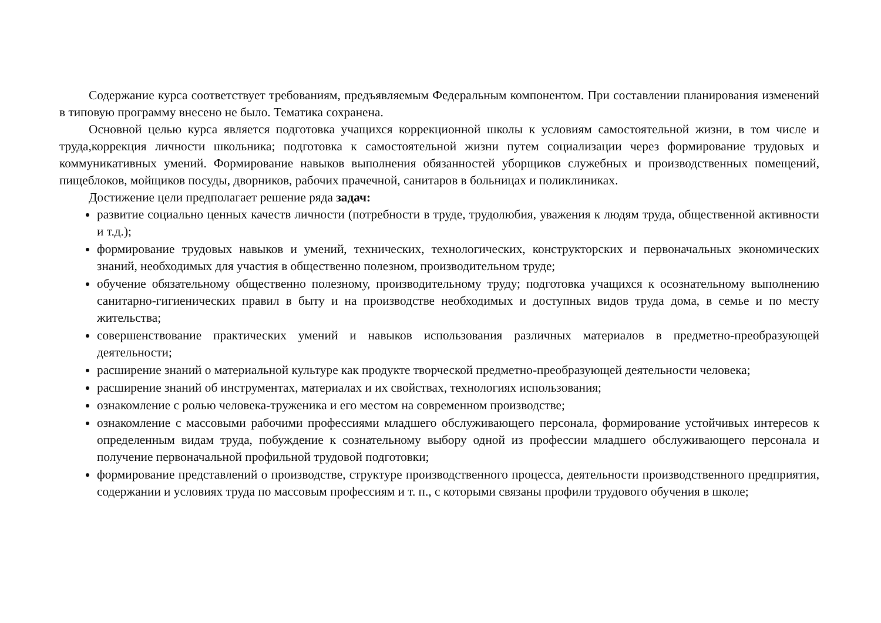Содержание курса соответствует требованиям, предъявляемым Федеральным компонентом. При составлении планирования изменений в типовую программу внесено не было. Тематика сохранена.
Основной целью курса является подготовка учащихся коррекционной школы к условиям самостоятельной жизни, в том числе и труда,коррекция личности школьника; подготовка к самостоятельной жизни путем социализации через формирование трудовых и коммуникативных умений. Формирование навыков выполнения обязанностей уборщиков служебных и производственных помещений, пищеблоков, мойщиков посуды, дворников, рабочих прачечной, санитаров в больницах и поликлиниках.
Достижение цели предполагает решение ряда задач:
развитие социально ценных качеств личности (потребности в труде, трудолюбия, уважения к людям труда, общественной активности и т.д.);
формирование трудовых навыков и умений, технических, технологических, конструкторских и первоначальных экономических знаний, необходимых для участия в общественно полезном, производительном труде;
обучение обязательному общественно полезному, производительному труду; подготовка учащихся к осознательному выполнению санитарно-гигиенических правил в быту и на производстве необходимых и доступных видов труда дома, в семье и по месту жительства;
совершенствование практических умений и навыков использования различных материалов в предметно-преобразующей деятельности;
расширение знаний о материальной культуре как продукте творческой предметно-преобразующей деятельности человека;
расширение знаний об инструментах, материалах и их свойствах, технологиях использования;
ознакомление с ролью человека-труженика и его местом на современном производстве;
ознакомление с массовыми рабочими профессиями младшего обслуживающего персонала, формирование устойчивых интересов к определенным видам труда, побуждение к сознательному выбору одной из профессии младшего обслуживающего персонала и получение первоначальной профильной трудовой подготовки;
формирование представлений о производстве, структуре производственного процесса, деятельности производственного предприятия, содержании и условиях труда по массовым профессиям и т. п., с которыми связаны профили трудового обучения в школе;